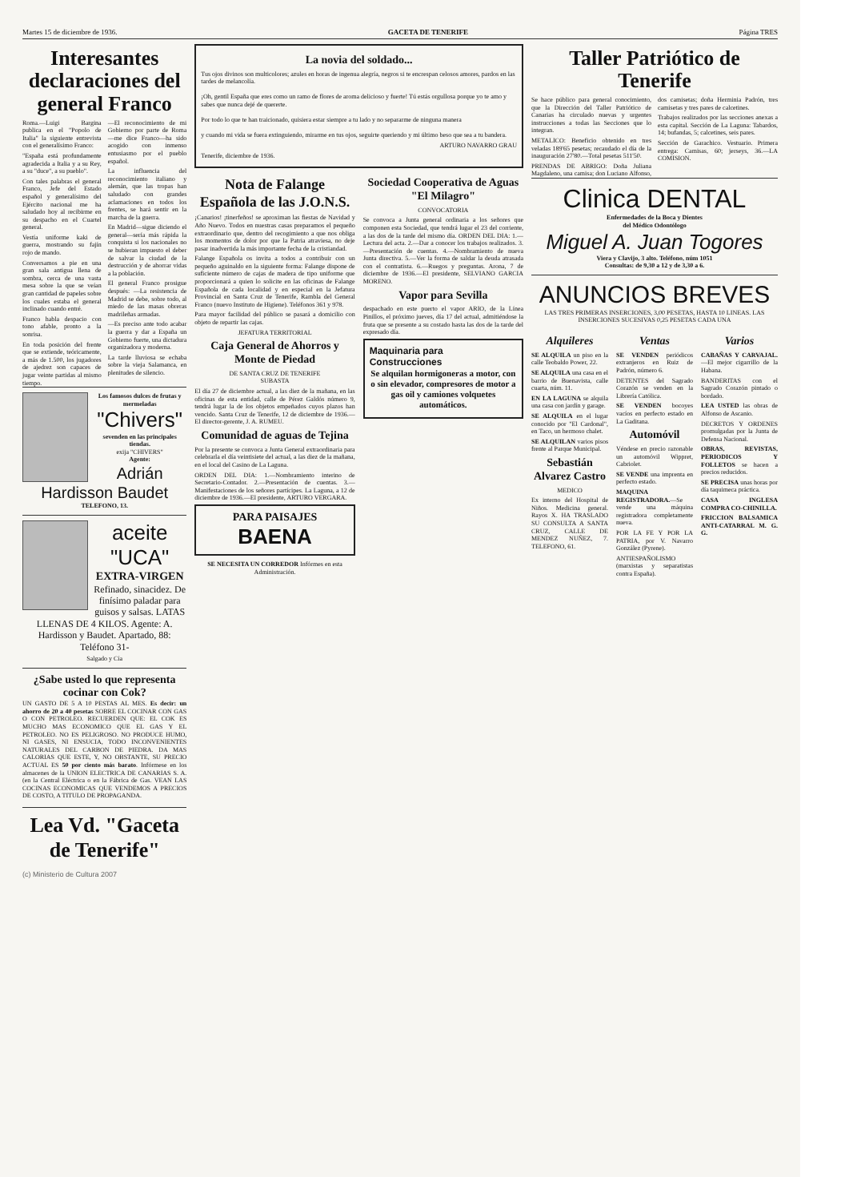Martes 15 de diciembre de 1936. GACETA DE TENERIFE Página TRES
Interesantes declaraciones del general Franco
Roma.—Luigi Bargina publica en el "Popolo de Italia" la siguiente entrevista con el generalísimo Franco:
"España está profundamente agradecida a Italia y a su Rey, a su "duce", a su pueblo".
Con tales palabras el general Franco, Jefe del Estado español y generalísimo del Ejército nacional me ha saludado hoy al recibirme en su despacho en el Cuartel general.
Vestía uniforme kaki de guerra, mostrando su fajín rojo de mando.
Conversamos a pie en una gran sala antigua llena de sombra, cerca de una vasta mesa sobre la que se veían gran cantidad de papeles sobre los cuales estaba el general inclinado cuando entré.
Franco habla despacio con tono afable, pronto a la sonrisa.
En toda posición del frente que se extiende, teóricamente, a más de 1.500, los jugadores de ajedrez son capaces de jugar veinte partidas al mismo tiempo.
—El reconocimiento de mi Gobierno por parte de Roma—me dice Franco—ha sido acogido con inmenso entusiasmo por el pueblo español.
La influencia del reconocimiento italiano y alemán, que las tropas han saludado con grandes aclamaciones en todos los frentes, se hará sentir en la marcha de la guerra.
En Madrid—sigue diciendo el general—sería más rápida la conquista si los nacionales no se hubieran impuesto el deber de salvar la ciudad de la destrucción y de ahorrar vidas a la población.
El general Franco prosigue después: —La resistencia de Madrid se debe, sobre todo, al miedo de las masas obreras madrileñas armadas.
—Es preciso ante todo acabar la guerra y dar a España un Gobierno fuerte, una dictadura organizadora y moderna.
La tarde lluviosa se echaba sobre la vieja Salamanca, en plenitudes de silencio.
Los famosos dulces de frutas y mermeladas
"Chivers"
sevenden en las principales tiendas.
exija "CHIVERS"
Agente:
Adrián Hardisson Baudet
TELEFONO, 13.
aceite "UCA"
EXTRA-VIRGEN
Refinado, sinacidez. De finísimo paladar para guisos y salsas. LATAS LLENAS DE 4 KILOS. Agente: A. Hardisson y Baudet. Apartado, 88: Teléfono 31-
Salgado y Cía
¿Sabe usted lo que representa cocinar con Cok?
UN GASTO DE 5 A 10 PESTAS AL MES. Es decir: un ahorro de 20 a 40 pesetas SOBRE EL COCINAR CON GAS O CON PETROLEO. RECUERDEN QUE: EL COK ES MUCHO MAS ECONOMICO QUE EL GAS Y EL PETROLEO. NO ES PELIGROSO. NO PRODUCE HUMO, NI GASES, NI ENSUCIA, TODO INCONVENIENTES NATURALES DEL CARBON DE PIEDRA. DA MAS CALORIAS QUE ESTE, Y, NO OBSTANTE, SU PRECIO ACTUAL ES 50 por ciento más barato. Infórmese en los almacenes de la UNION ELECTRICA DE CANARIAS S. A. (en la Central Eléctrica o en la Fábrica de Gas. VEAN LAS COCINAS ECONOMICAS QUE VENDEMOS A PRECIOS DE COSTO, A TITULO DE PROPAGANDA.
Lea Vd. "Gaceta de Tenerife"
La novia del soldado...
Tus ojos divinos son multicolores; azules en horas de ingenua alegría, negros si te encrespan celosos amores, pardos en las tardes de melancolía.
¡Oh, gentil España que eres como un ramo de flores de aroma delicioso y fuerte! Tú estás orgullosa porque yo te amo y sabes que nunca dejé de quererte.
Por todo lo que te han traicionado, quisiera estar siempre a tu lado y no separarme de ninguna manera
y cuando mi vida se fuera extinguiendo, mirarme en tus ojos, seguirte queriendo y mi último beso que sea a tu bandera.
ARTURO NAVARRO GRAU
Tenerife, diciembre de 1936.
Nota de Falange Española de las J.O.N.S.
¡Canarios! ¡tinerfeños! se aproximan las fiestas de Navidad y Año Nuevo. Todos en nuestras casas preparamos el pequeño extraordinario que, dentro del recogimiento a que nos obliga los momentos de dolor por que la Patria atraviesa, no deje pasar inadvertida la más importante fecha de la cristiandad.
Falange Española os invita a todos a contribuir con un pequeño aguinaldo en la siguiente forma: Falange dispone de suficiente número de cajas de madera de tipo uniforme que proporcionará a quien lo solicite en las oficinas de Falange Española de cada localidad y en especial en la Jefatura Provincial en Santa Cruz de Tenerife, Rambla del General Franco (nuevo Instituto de Higiene). Teléfonos 361 y 978.
Para mayor facilidad del público se pasará a domicilio con objeto de repartir las cajas.
JEFATURA TERRITORIAL
Caja General de Ahorros y Monte de Piedad
DE SANTA CRUZ DE TENERIFE
SUBASTA
El día 27 de diciembre actual, a las diez de la mañana, en las oficinas de esta entidad, calle de Pérez Galdós número 9, tendrá lugar la de los objetos empeñados cuyos plazos han vencido. Santa Cruz de Tenerife, 12 de diciembre de 1936.—El director-gerente, J. A. RUMEU.
Comunidad de aguas de Tejina
Por la presente se convoca a Junta General extraordinaria para celebrarla el día veintisiete del actual, a las diez de la mañana, en el local del Casino de La Laguna.
ORDEN DEL DIA: 1.—Nombramiento interino de Secretario-Contador. 2.—Presentación de cuentas. 3.—Manifestaciones de los señores partícipes. La Laguna, a 12 de diciembre de 1936.—El presidente, ARTURO VERGARA.
PARA PAISAJES
BAENA
SE NECESITA UN CORREDOR Infórmes en esta Administración.
Sociedad Cooperativa de Aguas "El Milagro"
CONVOCATORIA
Se convoca a Junta general ordinaria a los señores que componen esta Sociedad, que tendrá lugar el 23 del corriente, a las dos de la tarde del mismo día. ORDEN DEL DIA: 1.—Lectura del acta. 2.—Dar a conocer los trabajos realizados. 3.—Presentación de cuentas. 4.—Nombramiento de nueva Junta directiva. 5.—Ver la forma de saldar la deuda atrasada con el contratista. 6.—Ruegos y preguntas. Arona, 7 de diciembre de 1936.—El presidente, SELVIANO GARCIA MORENO.
Vapor para Sevilla
despachado en este puerto el vapor ARIO, de la Línea Pinillos, el próximo jueves, día 17 del actual, admitiéndose la fruta que se presente a su costado hasta las dos de la tarde del expresado día.
Maquinaria para Construcciones
Se alquilan hormigoneras a motor, con o sin elevador, compresores de motor a gas oil y camiones volquetes automáticos.
Taller Patriótico de Tenerife
Se hace público para general conocimiento, que la Dirección del Taller Patriótico de Canarias ha circulado nuevas y urgentes instrucciones a todas las Secciones que lo integran.
METALICO: Beneficio obtenido en tres veladas 189'65 pesetas; recaudado el día de la inauguración 27'80.—Total pesetas 511'50.
PRENDAS DE ABRIGO: Doña Juliana Magdaleno, una camisa; don Luciano Alfonso, dos camisetas; doña Herminia Padrón, tres camisetas y tres pares de calcetines.
Trabajos realizados por las secciones anexas a esta capital. Sección de La Laguna: Tabardos, 14; bufandas, 5; calcetines, seis pares.
Sección de Garachico. Vestuario. Primera entrega: Camisas, 60; jerseys, 36.—LA COMISION.
Clinica DENTAL
Enfermedades de la Boca y Dientes
del Médico Odontólogo
Miguel A. Juan Togores
Viera y Clavijo, 3 alto. Teléfono, núm 1051
Consultas: de 9,30 a 12 y de 3,30 a 6.
ANUNCIOS BREVES
LAS TRES PRIMERAS INSERCIONES, 3,00 PESETAS, HASTA 10 LINEAS. LAS INSERCIONES SUCESIVAS 0,25 PESETAS CADA UNA
Alquileres
SE ALQUILA un piso en la calle Teobaldo Power, 22.
SE ALQUILA una casa en el barrio de Buenavista, calle cuarta, núm. 11.
EN LA LAGUNA se alquila una casa con jardín y garage.
SE ALQUILA en el lugar conocido por "El Cardonal", en Taco, un hermoso chalet.
SE ALQUILAN varios pisos frente al Parque Municipal.
Sebastián Alvarez Castro
MEDICO
Ex interno del Hospital de Niños. Medicina general. Rayos X. HA TRASLADO SU CONSULTA A SANTA CRUZ, CALLE DE MENDEZ NUÑEZ, 7. TELEFONO, 61.
Ventas
SE VENDEN periódicos extranjeros en Ruiz de Padrón, número 6.
DETENTES del Sagrado Corazón se venden en la Librería Católica.
SE VENDEN bocoyes vacíos en perfecto estado en La Gaditana.
Automóvil
Véndese en precio razonable un automóvil Wippret, Cabriolet.
SE VENDE una imprenta en perfecto estado.
MAQUINA REGISTRADORA.—Se vende una máquina registradora completamente nueva.
POR LA FE Y POR LA PATRIA, por V. Navarro González (Pyrene).
ANTIESPAÑOLISMO (marxistas y separatistas contra España).
Varios
CABAÑAS Y CARVAJAL.—El mejor cigarrillo de la Habana.
BANDERITAS con el Sagrado Corazón pintado o bordado.
LEA USTED las obras de Alfonso de Ascanio.
DECRETOS Y ORDENES promulgadas por la Junta de Defensa Nacional.
OBRAS, REVISTAS, PERIODICOS Y FOLLETOS se hacen a precios reducidos.
SE PRECISA unas horas por día taquimeca práctica.
CASA INGLESA COMPRA CO-CHINILLA.
FRICCION BALSAMICA ANTI-CATARRAL M. G. G.
(c) Ministerio de Cultura 2007